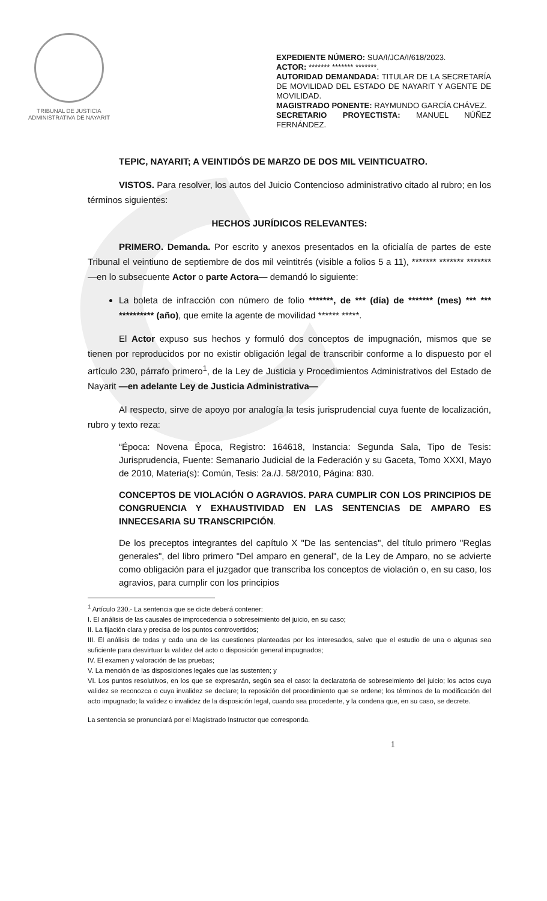C
TRIBUNAL DE JUSTICIA
ADMINISTRATIVA DE NAYARIT
EXPEDIENTE NÚMERO: SUA/I/JCA/I/618/2023.
ACTOR: ******* ******* *******.
AUTORIDAD DEMANDADA: TITULAR DE LA SECRETARÍA DE MOVILIDAD DEL ESTADO DE NAYARIT Y AGENTE DE MOVILIDAD.
MAGISTRADO PONENTE: RAYMUNDO GARCÍA CHÁVEZ.
SECRETARIO PROYECTISTA: MANUEL NÚÑEZ FERNÁNDEZ.
TEPIC, NAYARIT; A VEINTIDÓS DE MARZO DE DOS MIL VEINTICUATRO.
VISTOS. Para resolver, los autos del Juicio Contencioso administrativo citado al rubro; en los términos siguientes:
HECHOS JURÍDICOS RELEVANTES:
PRIMERO. Demanda. Por escrito y anexos presentados en la oficialía de partes de este Tribunal el veintiuno de septiembre de dos mil veintitrés (visible a folios 5 a 11), ******* ******* ******* —en lo subsecuente Actor o parte Actora— demandó lo siguiente:
La boleta de infracción con número de folio *******, de *** (día) de ******* (mes) *** *** ********** (año), que emite la agente de movilidad ****** *****.
El Actor expuso sus hechos y formuló dos conceptos de impugnación, mismos que se tienen por reproducidos por no existir obligación legal de transcribir conforme a lo dispuesto por el artículo 230, párrafo primero<sup>1</sup>, de la Ley de Justicia y Procedimientos Administrativos del Estado de Nayarit —en adelante Ley de Justicia Administrativa—
Al respecto, sirve de apoyo por analogía la tesis jurisprudencial cuya fuente de localización, rubro y texto reza:
“Época: Novena Época, Registro: 164618, Instancia: Segunda Sala, Tipo de Tesis: Jurisprudencia, Fuente: Semanario Judicial de la Federación y su Gaceta, Tomo XXXI, Mayo de 2010, Materia(s): Común, Tesis: 2a./J. 58/2010, Página: 830.
CONCEPTOS DE VIOLACIÓN O AGRAVIOS. PARA CUMPLIR CON LOS PRINCIPIOS DE CONGRUENCIA Y EXHAUSTIVIDAD EN LAS SENTENCIAS DE AMPARO ES INNECESARIA SU TRANSCRIPCIÓN.
De los preceptos integrantes del capítulo X "De las sentencias", del título primero "Reglas generales", del libro primero "Del amparo en general", de la Ley de Amparo, no se advierte como obligación para el juzgador que transcriba los conceptos de violación o, en su caso, los agravios, para cumplir con los principios
<sup>1</sup> Artículo 230.- La sentencia que se dicte deberá contener:
I. El análisis de las causales de improcedencia o sobreseimiento del juicio, en su caso;
II. La fijación clara y precisa de los puntos controvertidos;
III. El análisis de todas y cada una de las cuestiones planteadas por los interesados, salvo que el estudio de una o algunas sea suficiente para desvirtuar la validez del acto o disposición general impugnados;
IV. El examen y valoración de las pruebas;
V. La mención de las disposiciones legales que las sustenten; y
VI. Los puntos resolutivos, en los que se expresarán, según sea el caso: la declaratoria de sobreseimiento del juicio; los actos cuya validez se reconozca o cuya invalidez se declare; la reposición del procedimiento que se ordene; los términos de la modificación del acto impugnado; la validez o invalidez de la disposición legal, cuando sea procedente, y la condena que, en su caso, se decrete.
La sentencia se pronunciará por el Magistrado Instructor que corresponda.
1